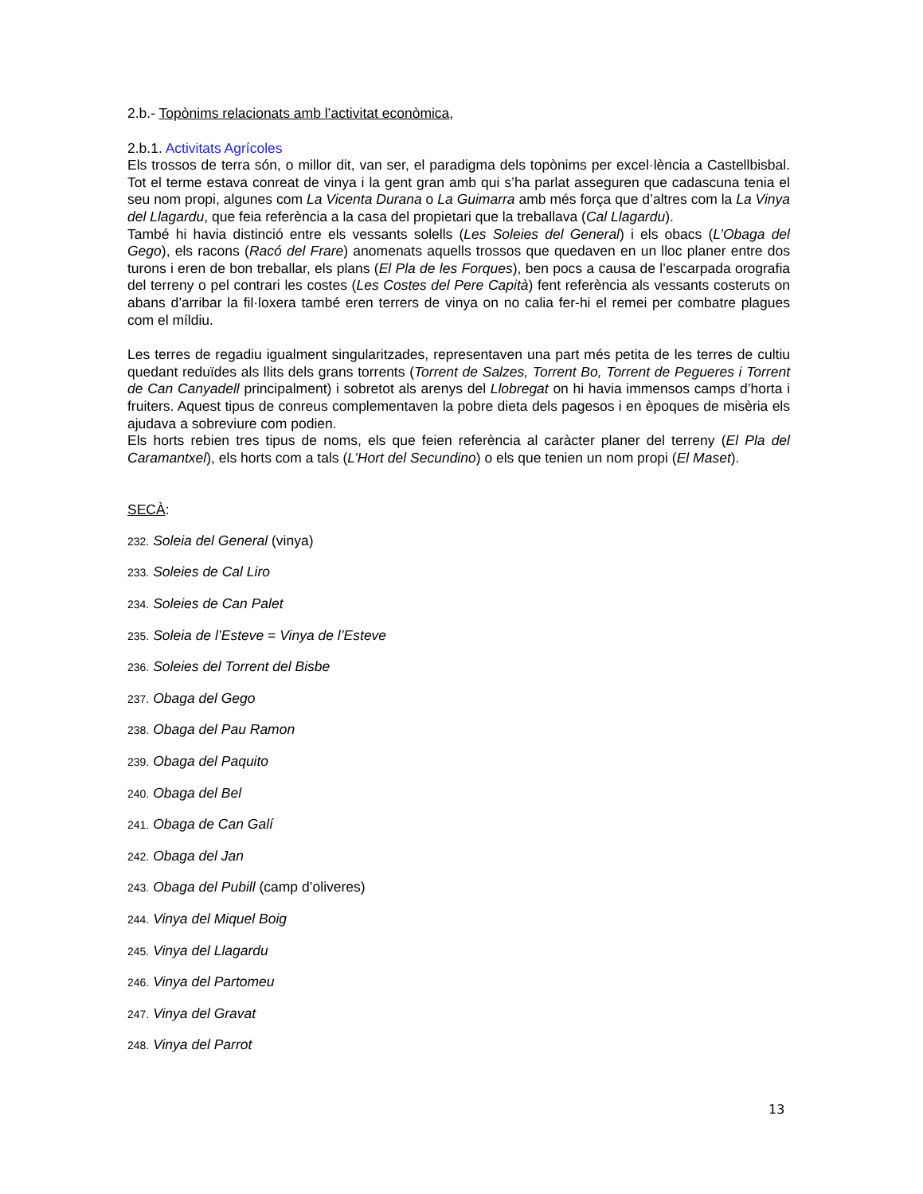2.b.- Topònims relacionats amb l’activitat econòmica,
2.b.1. Activitats Agrícoles
Els trossos de terra són, o millor dit, van ser, el paradigma dels topònims per excel·lència a Castellbisbal. Tot el terme estava conreat de vinya i la gent gran amb qui s’ha parlat asseguren que cadascuna tenia el seu nom propi, algunes com La Vicenta Durana o La Guimarra amb més força que d’altres com la La Vinya del Llagardu, que feia referència a la casa del propietari que la treballava (Cal Llagardu).
També hi havia distinció entre els vessants solells (Les Soleies del General) i els obacs (L’Obaga del Gego), els racons (Racó del Frare) anomenats aquells trossos que quedaven en un lloc planer entre dos turons i eren de bon treballar, els plans (El Pla de les Forques), ben pocs a causa de l’escarpada orografia del terreny o pel contrari les costes (Les Costes del Pere Capità) fent referència als vessants costeruts on abans d’arribar la fil·loxera també eren terrers de vinya on no calia fer-hi el remei per combatre plagues com el míldiu.
Les terres de regadiu igualment singularitzades, representaven una part més petita de les terres de cultiu quedant reduïdes als llits dels grans torrents (Torrent de Salzes, Torrent Bo, Torrent de Pegueres i Torrent de Can Canyadell principalment) i sobretot als arenys del Llobregat on hi havia immensos camps d’horta i fruiters. Aquest tipus de conreus complementaven la pobre dieta dels pagesos i en èpoques de misèria els ajudava a sobreviure com podien.
Els horts rebien tres tipus de noms, els que feien referència al caràcter planer del terreny (El Pla del Caramantxel), els horts com a tals (L’Hort del Secundino) o els que tenien un nom propi (El Maset).
SECÀ:
232. Soleia del General (vinya)
233. Soleies de Cal Liro
234. Soleies de Can Palet
235. Soleia de l’Esteve = Vinya de l’Esteve
236. Soleies del Torrent del Bisbe
237. Obaga del Gego
238. Obaga del Pau Ramon
239. Obaga del Paquito
240. Obaga del Bel
241. Obaga de Can Galí
242. Obaga del Jan
243. Obaga del Pubill (camp d’oliveres)
244. Vinya del Miquel Boig
245. Vinya del Llagardu
246. Vinya del Partomeu
247. Vinya del Gravat
248. Vinya del Parrot
13